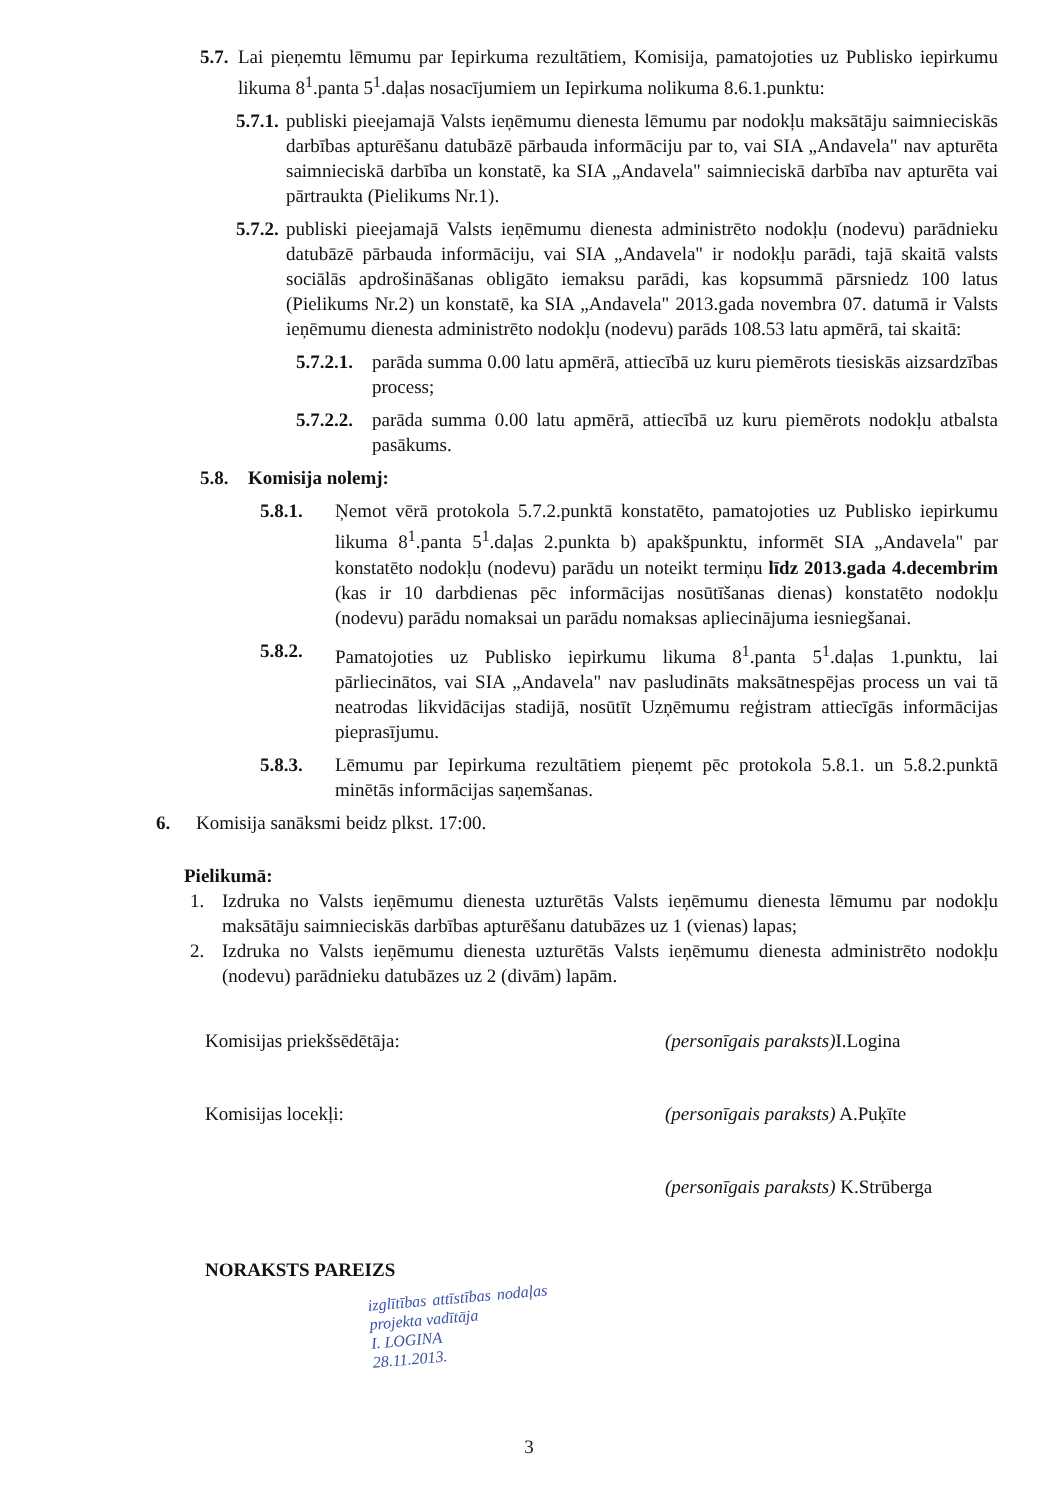5.7. Lai pieņemtu lēmumu par Iepirkuma rezultātiem, Komisija, pamatojoties uz Publisko iepirkumu likuma 8<sup>1</sup>.panta 5<sup>1</sup>.daļas nosacījumiem un Iepirkuma nolikuma 8.6.1.punktu:
5.7.1. publiski pieejamajā Valsts ieņēmumu dienesta lēmumu par nodokļu maksātāju saimnieciskās darbības apturēšanu datubāzē pārbauda informāciju par to, vai SIA „Andavela" nav apturēta saimnieciskā darbība un konstatē, ka SIA „Andavela" saimnieciskā darbība nav apturēta vai pārtraukta (Pielikums Nr.1).
5.7.2. publiski pieejamajā Valsts ieņēmumu dienesta administrēto nodokļu (nodevu) parādnieku datubāzē pārbauda informāciju, vai SIA „Andavela" ir nodokļu parādi, tajā skaitā valsts sociālās apdrošināšanas obligāto iemaksu parādi, kas kopsummā pārsniedz 100 latus (Pielikums Nr.2) un konstatē, ka SIA „Andavela" 2013.gada novembra 07. datumā ir Valsts ieņēmumu dienesta administrēto nodokļu (nodevu) parāds 108.53 latu apmērā, tai skaitā:
5.7.2.1. parāda summa 0.00 latu apmērā, attiecībā uz kuru piemērots tiesiskās aizsardzības process;
5.7.2.2. parāda summa 0.00 latu apmērā, attiecībā uz kuru piemērots nodokļu atbalsta pasākums.
5.8. Komisija nolemj:
5.8.1. Ņemot vērā protokola 5.7.2.punktā konstatēto, pamatojoties uz Publisko iepirkumu likuma 8<sup>1</sup>.panta 5<sup>1</sup>.daļas 2.punkta b) apakšpunktu, informēt SIA „Andavela" par konstatēto nodokļu (nodevu) parādu un noteikt termiņu līdz 2013.gada 4.decembrim (kas ir 10 darbdienas pēc informācijas nosūtīšanas dienas) konstatēto nodokļu (nodevu) parādu nomaksai un parādu nomaksas apliecinājuma iesniegšanai.
5.8.2. Pamatojoties uz Publisko iepirkumu likuma 8<sup>1</sup>.panta 5<sup>1</sup>.daļas 1.punktu, lai pārliecinātos, vai SIA „Andavela" nav pasludināts maksātnespējas process un vai tā neatrodas likvidācijas stadijā, nosūtīt Uzņēmumu reģistram attiecīgās informācijas pieprasījumu.
5.8.3. Lēmumu par Iepirkuma rezultātiem pieņemt pēc protokola 5.8.1. un 5.8.2.punktā minētās informācijas saņemšanas.
6. Komisija sanāksmi beidz plkst. 17:00.
Pielikumā:
1. Izdruka no Valsts ieņēmumu dienesta uzturētās Valsts ieņēmumu dienesta lēmumu par nodokļu maksātāju saimnieciskās darbības apturēšanu datubāzes uz 1 (vienas) lapas;
2. Izdruka no Valsts ieņēmumu dienesta uzturētās Valsts ieņēmumu dienesta administrēto nodokļu (nodevu) parādnieku datubāzes uz 2 (divām) lapām.
Komisijas priekšsēdētāja: (personīgais paraksts) I.Logina
Komisijas locekļi: (personīgais paraksts) A.Puķīte
(personīgais paraksts) K.Strūberga
NORAKSTS PAREIZS
izglītības attīstības nodaļas projekta vadītāja
I. LOGINA
28.11.2013.
3